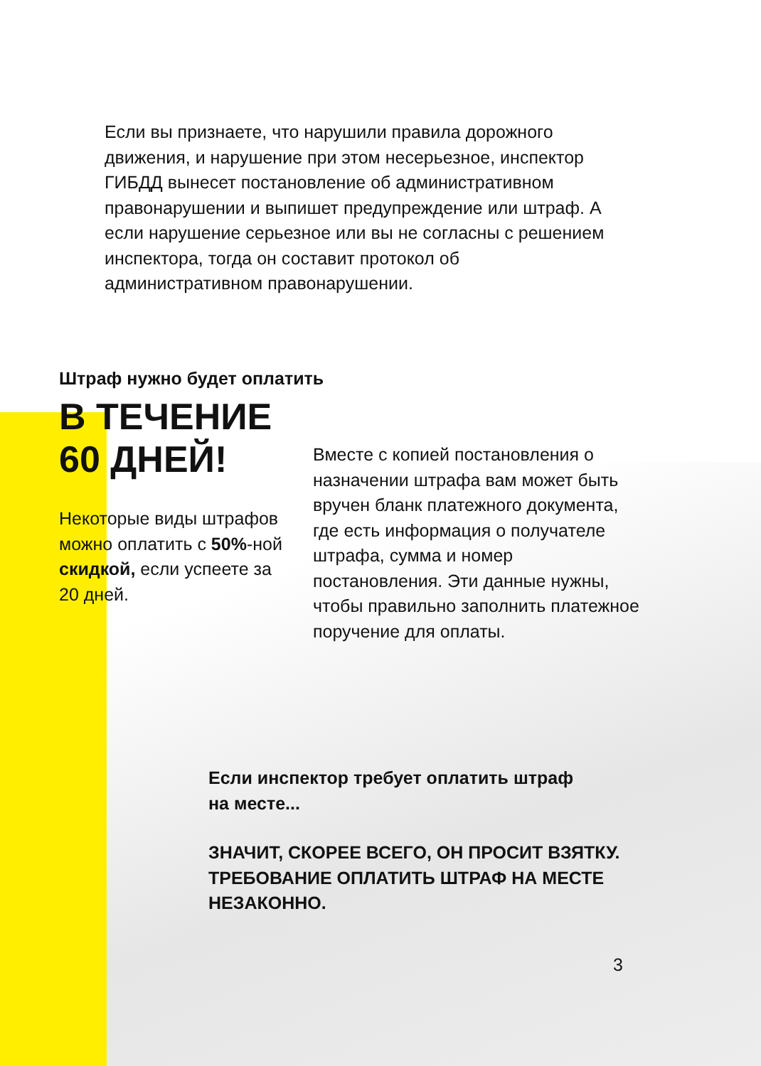Если вы признаете, что нарушили правила дорожного движения, и нарушение при этом несерьезное, инспектор ГИБДД вынесет постановление об административном правонарушении и выпишет предупреждение или штраф. А если нарушение серьезное или вы не согласны с решением инспектора, тогда он составит протокол об административном правонарушении.
Штраф нужно будет оплатить
В ТЕЧЕНИЕ
60 ДНЕЙ!
Некоторые виды штрафов можно оплатить с 50%-ной скидкой, если успеете за 20 дней.
Вместе с копией постановления о назначении штрафа вам может быть вручен бланк платежного документа, где есть информация о получателе штрафа, сумма и номер постановления. Эти данные нужны, чтобы правильно заполнить платежное поручение для оплаты.
Если инспектор требует оплатить штраф
на месте...
ЗНАЧИТ, СКОРЕЕ ВСЕГО, ОН ПРОСИТ ВЗЯТКУ.
ТРЕБОВАНИЕ ОПЛАТИТЬ ШТРАФ НА МЕСТЕ
НЕЗАКОННО.
3